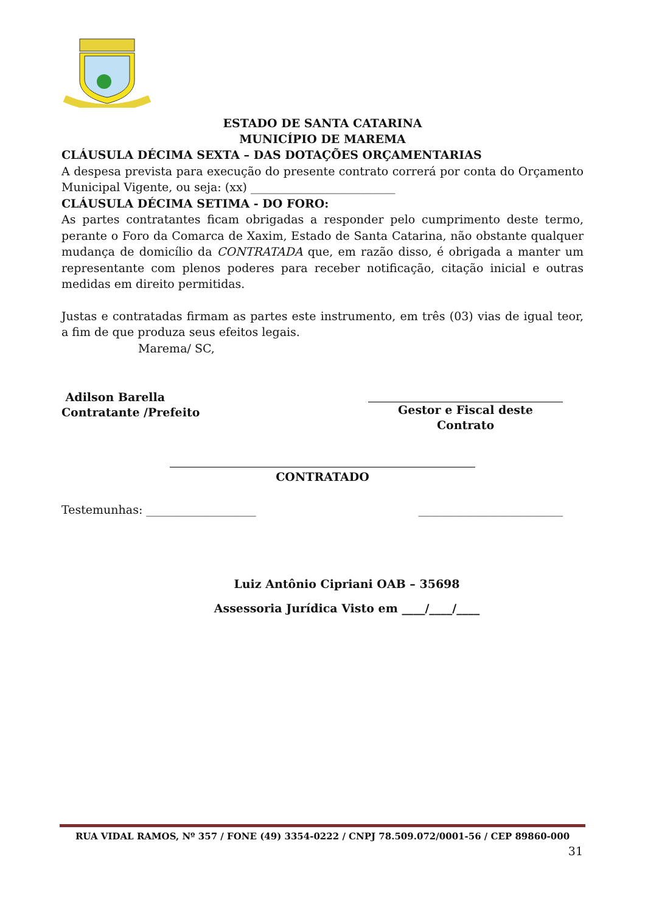ESTADO DE SANTA CATARINA
MUNICÍPIO DE MAREMA
CLÁUSULA DÉCIMA SEXTA – DAS DOTAÇÕES ORÇAMENTARIAS
A despesa prevista para execução do presente contrato correrá por conta do Orçamento Municipal Vigente, ou seja: (xx) _________________________
CLÁUSULA DÉCIMA SETIMA - DO FORO:
As partes contratantes ficam obrigadas a responder pelo cumprimento deste termo, perante o Foro da Comarca de Xaxim, Estado de Santa Catarina, não obstante qualquer mudança de domicílio da CONTRATADA que, em razão disso, é obrigada a manter um representante com plenos poderes para receber notificação, citação inicial e outras medidas em direito permitidas.
Justas e contratadas firmam as partes este instrumento, em três (03) vias de igual teor, a fim de que produza seus efeitos legais.
Marema/ SC,
Adilson Barella
Contratante /Prefeito
Gestor e Fiscal deste Contrato
CONTRATADO
Testemunhas: ___________________ _________________________
Luiz Antônio Cipriani OAB – 35698
Assessoria Jurídica Visto em ____/____/____
RUA VIDAL RAMOS, Nº 357 / FONE (49) 3354-0222 / CNPJ 78.509.072/0001-56 / CEP 89860-000
31